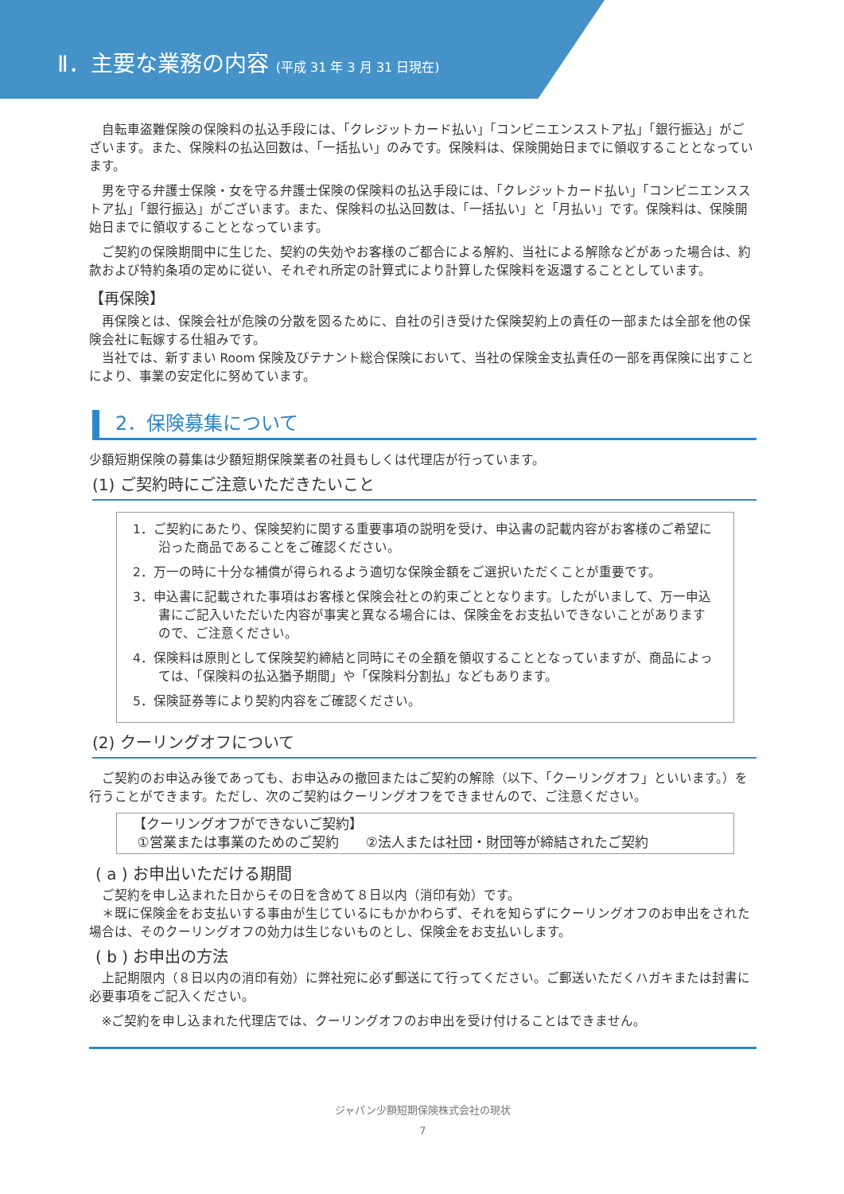Ⅱ．主要な業務の内容 (平成 31 年 3 月 31 日現在)
自転車盗難保険の保険料の払込手段には、「クレジットカード払い」「コンビニエンスストア払」「銀行振込」がございます。また、保険料の払込回数は、「一括払い」のみです。保険料は、保険開始日までに領収することとなっています。
男を守る弁護士保険・女を守る弁護士保険の保険料の払込手段には、「クレジットカード払い」「コンビニエンスストア払」「銀行振込」がございます。また、保険料の払込回数は、「一括払い」と「月払い」です。保険料は、保険開始日までに領収することとなっています。
ご契約の保険期間中に生じた、契約の失効やお客様のご都合による解約、当社による解除などがあった場合は、約款および特約条項の定めに従い、それぞれ所定の計算式により計算した保険料を返還することとしています。
【再保険】
再保険とは、保険会社が危険の分散を図るために、自社の引き受けた保険契約上の責任の一部または全部を他の保険会社に転嫁する仕組みです。
当社では、新すまい Room 保険及びテナント総合保険において、当社の保険金支払責任の一部を再保険に出すことにより、事業の安定化に努めています。
2．保険募集について
少額短期保険の募集は少額短期保険業者の社員もしくは代理店が行っています。
(1) ご契約時にご注意いただきたいこと
1．ご契約にあたり、保険契約に関する重要事項の説明を受け、申込書の記載内容がお客様のご希望に沿った商品であることをご確認ください。
2．万一の時に十分な補償が得られるよう適切な保険金額をご選択いただくことが重要です。
3．申込書に記載された事項はお客様と保険会社との約束ごととなります。したがいまして、万一申込書にご記入いただいた内容が事実と異なる場合には、保険金をお支払いできないことがありますので、ご注意ください。
4．保険料は原則として保険契約締結と同時にその全額を領収することとなっていますが、商品によっては、「保険料の払込猶予期間」や「保険料分割払」などもあります。
5．保険証券等により契約内容をご確認ください。
(2) クーリングオフについて
ご契約のお申込み後であっても、お申込みの撤回またはご契約の解除（以下、「クーリングオフ」といいます。）を行うことができます。ただし、次のご契約はクーリングオフをできませんので、ご注意ください。
【クーリングオフができないご契約】
①営業または事業のためのご契約　　②法人または社団・財団等が締結されたご契約
( a ) お申出いただける期間
ご契約を申し込まれた日からその日を含めて８日以内（消印有効）です。
　＊既に保険金をお支払いする事由が生じているにもかかわらず、それを知らずにクーリングオフのお申出をされた場合は、そのクーリングオフの効力は生じないものとし、保険金をお支払いします。
( b ) お申出の方法
上記期限内（８日以内の消印有効）に弊社宛に必ず郵送にて行ってください。ご郵送いただくハガキまたは封書に必要事項をご記入ください。
※ご契約を申し込まれた代理店では、クーリングオフのお申出を受け付けることはできません。
ジャパン少額短期保険株式会社の現状
7